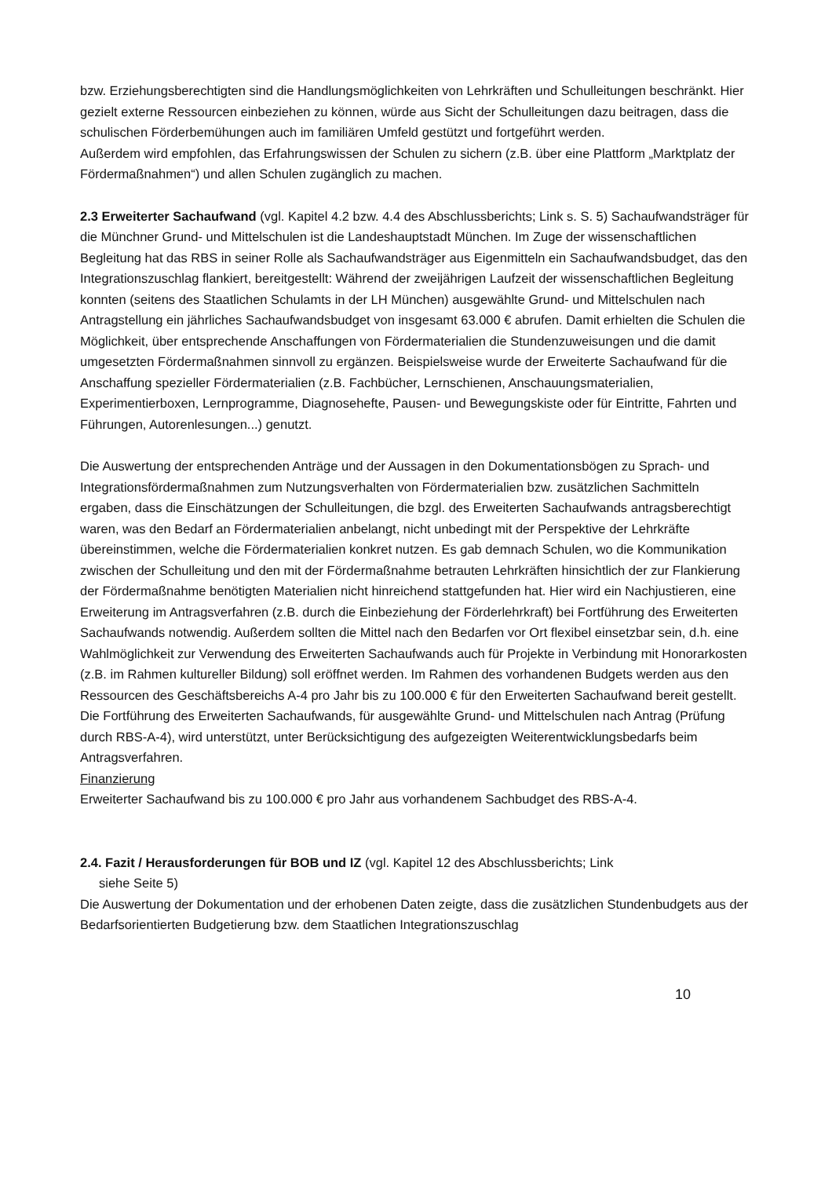bzw. Erziehungsberechtigten sind die Handlungsmöglichkeiten von Lehrkräften und Schulleitungen beschränkt. Hier gezielt externe Ressourcen einbeziehen zu können, würde aus Sicht der Schulleitungen dazu beitragen, dass die schulischen Förderbemühungen auch im familiären Umfeld gestützt und fortgeführt werden.
Außerdem wird empfohlen, das Erfahrungswissen der Schulen zu sichern (z.B. über eine Plattform „Marktplatz der Fördermaßnahmen“) und allen Schulen zugänglich zu machen.
2.3 Erweiterter Sachaufwand (vgl. Kapitel 4.2 bzw. 4.4 des Abschlussberichts; Link s. S. 5) Sachaufwandsträger für die Münchner Grund- und Mittelschulen ist die Landeshauptstadt München. Im Zuge der wissenschaftlichen Begleitung hat das RBS in seiner Rolle als Sachaufwandsträger aus Eigenmitteln ein Sachaufwandsbudget, das den Integrationszuschlag flankiert, bereitgestellt: Während der zweijährigen Laufzeit der wissenschaftlichen Begleitung konnten (seitens des Staatlichen Schulamts in der LH München) ausgewählte Grund- und Mittelschulen nach Antragstellung ein jährliches Sachaufwandsbudget von insgesamt 63.000 € abrufen. Damit erhielten die Schulen die Möglichkeit, über entsprechende Anschaffungen von Fördermaterialien die Stundenzuweisungen und die damit umgesetzten Fördermaßnahmen sinnvoll zu ergänzen. Beispielsweise wurde der Erweiterte Sachaufwand für die Anschaffung spezieller Fördermaterialien (z.B. Fachbücher, Lernschienen, Anschauungsmaterialien, Experimentierboxen, Lernprogramme, Diagnosehefte, Pausen- und Bewegungskiste oder für Eintritte, Fahrten und Führungen, Autorenlesungen...) genutzt.
Die Auswertung der entsprechenden Anträge und der Aussagen in den Dokumentationsbögen zu Sprach- und Integrationsfördermaßnahmen zum Nutzungsverhalten von Fördermaterialien bzw. zusätzlichen Sachmitteln ergaben, dass die Einschätzungen der Schulleitungen, die bzgl. des Erweiterten Sachaufwands antragsberechtigt waren, was den Bedarf an Fördermaterialien anbelangt, nicht unbedingt mit der Perspektive der Lehrkräfte übereinstimmen, welche die Fördermaterialien konkret nutzen. Es gab demnach Schulen, wo die Kommunikation zwischen der Schulleitung und den mit der Fördermaßnahme betrauten Lehrkräften hinsichtlich der zur Flankierung der Fördermaßnahme benötigten Materialien nicht hinreichend stattgefunden hat. Hier wird ein Nachjustieren, eine Erweiterung im Antragsverfahren (z.B. durch die Einbeziehung der Förderlehrkraft) bei Fortführung des Erweiterten Sachaufwands notwendig. Außerdem sollten die Mittel nach den Bedarfen vor Ort flexibel einsetzbar sein, d.h. eine Wahlmöglichkeit zur Verwendung des Erweiterten Sachaufwands auch für Projekte in Verbindung mit Honorarkosten (z.B. im Rahmen kultureller Bildung) soll eröffnet werden. Im Rahmen des vorhandenen Budgets werden aus den Ressourcen des Geschäftsbereichs A-4 pro Jahr bis zu 100.000 € für den Erweiterten Sachaufwand bereit gestellt. Die Fortführung des Erweiterten Sachaufwands, für ausgewählte Grund- und Mittelschulen nach Antrag (Prüfung durch RBS-A-4), wird unterstützt, unter Berücksichtigung des aufgezeigten Weiterentwicklungsbedarfs beim Antragsverfahren.
Finanzierung
Erweiterter Sachaufwand bis zu 100.000 € pro Jahr aus vorhandenem Sachbudget des RBS-A-4.
2.4. Fazit / Herausforderungen für BOB und IZ (vgl. Kapitel 12 des Abschlussberichts; Link
siehe Seite 5)
Die Auswertung der Dokumentation und der erhobenen Daten zeigte, dass die zusätzlichen Stundenbudgets aus der Bedarfsorientierten Budgetierung bzw. dem Staatlichen Integrationszuschlag
10